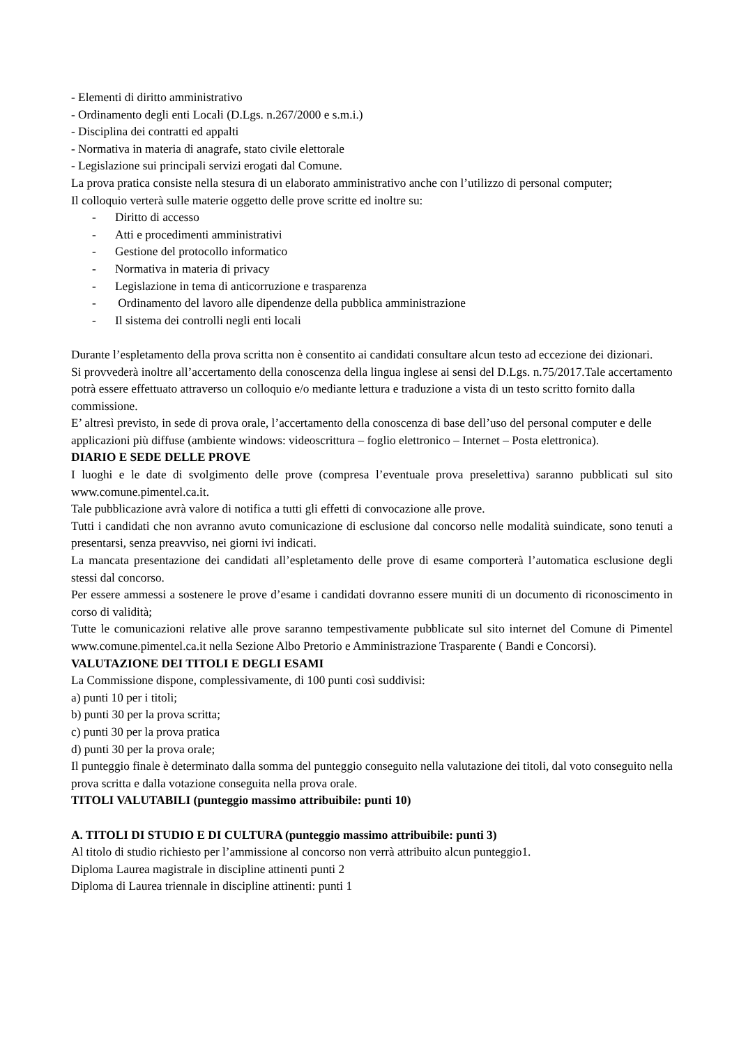- Elementi di diritto amministrativo
- Ordinamento degli enti Locali (D.Lgs. n.267/2000 e s.m.i.)
- Disciplina dei contratti ed appalti
- Normativa in materia di anagrafe, stato civile elettorale
- Legislazione sui principali servizi erogati dal Comune.
La prova pratica consiste nella stesura di un elaborato amministrativo anche con l’utilizzo di personal computer;
Il colloquio verterà sulle materie oggetto delle prove scritte ed inoltre su:
- Diritto di accesso
- Atti e procedimenti amministrativi
- Gestione del protocollo informatico
- Normativa in materia di privacy
- Legislazione in tema di anticorruzione e trasparenza
- Ordinamento del lavoro alle dipendenze della pubblica amministrazione
- Il sistema dei controlli negli enti locali
Durante l’espletamento della prova scritta non è consentito ai candidati consultare alcun testo ad eccezione dei dizionari.
Si provvederà inoltre all’accertamento della conoscenza della lingua inglese ai sensi del D.Lgs. n.75/2017.Tale accertamento potrà essere effettuato attraverso un colloquio e/o mediante lettura e traduzione a vista di un testo scritto fornito dalla commissione.
E’ altresì previsto, in sede di prova orale, l’accertamento della conoscenza di base dell’uso del personal computer e delle applicazioni più diffuse (ambiente windows: videoscrittura – foglio elettronico – Internet – Posta elettronica).
DIARIO E SEDE DELLE PROVE
I luoghi e le date di svolgimento delle prove (compresa l’eventuale prova preselettiva) saranno pubblicati sul sito www.comune.pimentel.ca.it.
Tale pubblicazione avrà valore di notifica a tutti gli effetti di convocazione alle prove.
Tutti i candidati che non avranno avuto comunicazione di esclusione dal concorso nelle modalità suindicate, sono tenuti a presentarsi, senza preavviso, nei giorni ivi indicati.
La mancata presentazione dei candidati all’espletamento delle prove di esame comporterà l’automatica esclusione degli stessi dal concorso.
Per essere ammessi a sostenere le prove d’esame i candidati dovranno essere muniti di un documento di riconoscimento in corso di validità;
Tutte le comunicazioni relative alle prove saranno tempestivamente pubblicate sul sito internet del Comune di Pimentel www.comune.pimentel.ca.it nella Sezione Albo Pretorio e Amministrazione Trasparente ( Bandi e Concorsi).
VALUTAZIONE DEI TITOLI E DEGLI ESAMI
La Commissione dispone, complessivamente, di 100 punti così suddivisi:
a) punti 10 per i titoli;
b) punti 30 per la prova scritta;
c) punti 30 per la prova pratica
d) punti 30 per la prova orale;
Il punteggio finale è determinato dalla somma del punteggio conseguito nella valutazione dei titoli, dal voto conseguito nella prova scritta e dalla votazione conseguita nella prova orale.
TITOLI VALUTABILI (punteggio massimo attribuibile: punti 10)
A. TITOLI DI STUDIO E DI CULTURA (punteggio massimo attribuibile: punti 3)
Al titolo di studio richiesto per l’ammissione al concorso non verrà attribuito alcun punteggio1.
Diploma Laurea magistrale in discipline attinenti punti 2
Diploma di Laurea triennale in discipline attinenti: punti 1